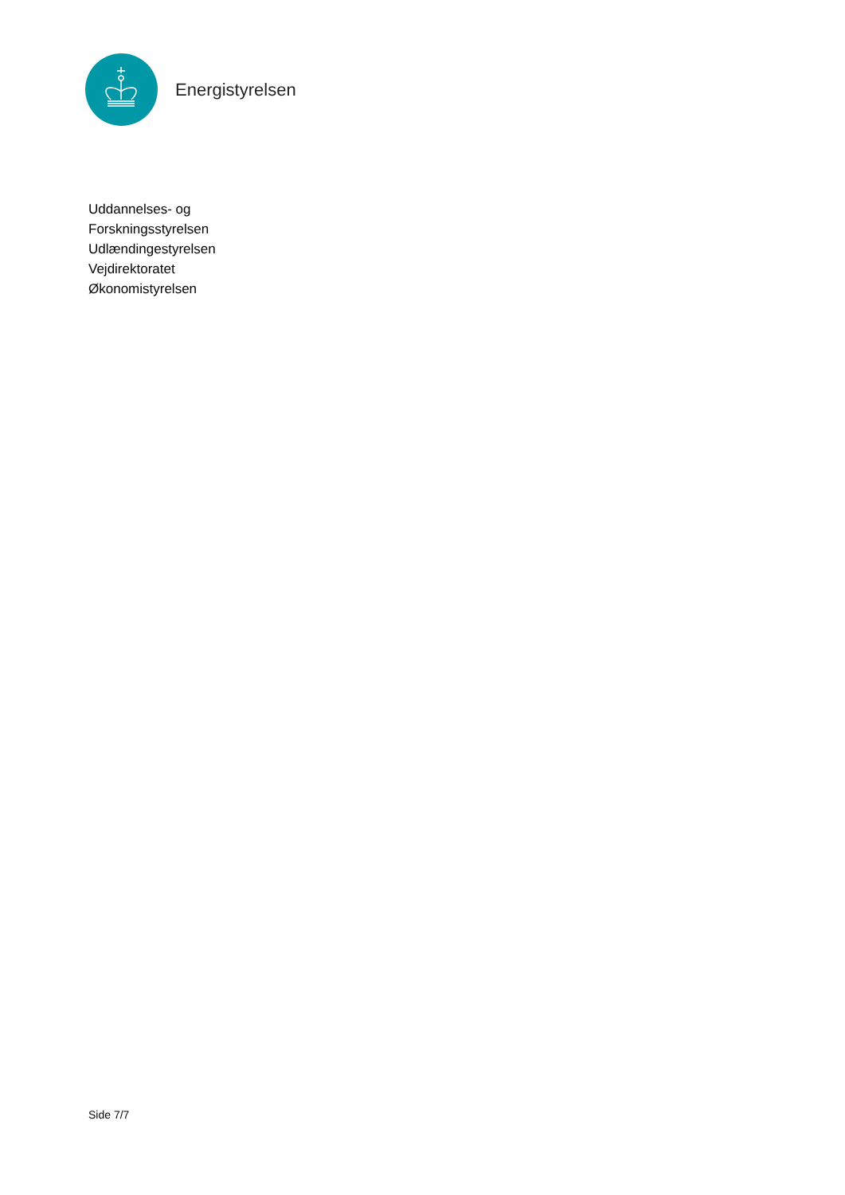Energistyrelsen
Uddannelses- og
Forskningsstyrelsen
Udlændingestyrelsen
Vejdirektoratet
Økonomistyrelsen
Side 7/7